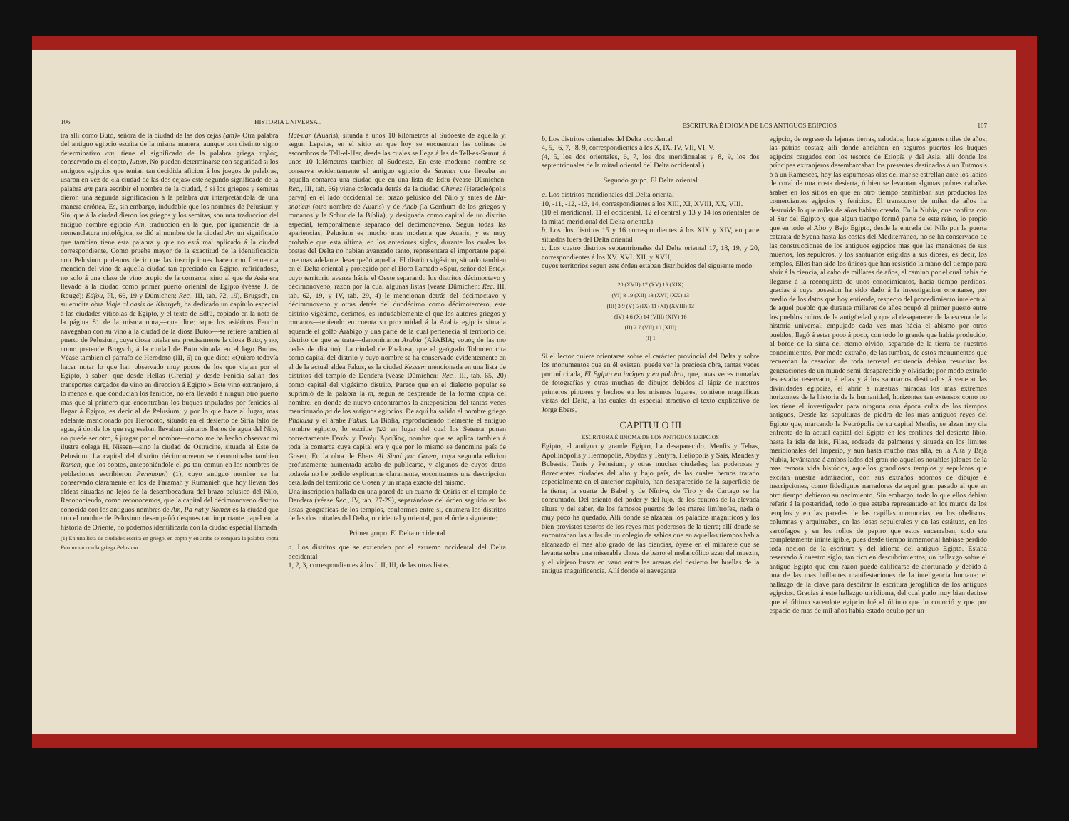106 HISTORIA UNIVERSAL
tra allí como Buto, señora de la ciudad de las dos cejas (am)» Otra palabra del antiguo egipcio escrita de la misma manera, aunque con distinto signo determinativo am, tiene el significado de la palabra griega πηλός, conservado en el copto, lutum. No pueden determinarse con seguridad si los antiguos egipcios que tenian tan decidida aficion á los juegos de palabras, usaron en vez de «la ciudad de las dos cejas» este segundo significado de la palabra am para escribir el nombre de la ciudad, ó si los griegos y semitas dieron una segunda significacion á la palabra am interpretándola de una manera errónea. Es, sin embargo, indudable que los nombres de Pelusium y Sin, que á la ciudad dieron los griegos y los semitas, son una traduccion del antiguo nombre egipcio Am, traduccion en la que, por ignorancia de la nomenclatura mitológica, se dió al nombre de la ciudad Am un significado que tambien tiene esta palabra y que no está mal aplicado á la ciudad correspondiente. Como prueba mayor de la exactitud de la identificacion con Pelusium podemos decir que las inscripciones hacen con frecuencia mencion del vino de aquella ciudad tan apreciado en Egipto, refiriéndose, no solo á una clase de vino propio de la comarca, sino al que de Asia era llevado á la ciudad como primer puerto oriental de Egipto (véase J. de Rougé): Edfou, Pl., 66, 19 y Dümichen: Rec., III, tab. 72, 19). Brugsch, en su erudita obra Viaje al oasis de Khargeh, ha dedicado un capítulo especial á las ciudades vitícolas de Egipto, y el texto de Edfú, copiado en la nota de la página 81 de la misma obra,—que dice: «que los asiáticos Fenchu navegaban con su vino á la ciudad de la diosa Buto»—se refiere tambien al puerto de Pelusium, cuya diosa tutelar era precisamente la diosa Buto, y no, como pretende Brugsch, á la ciudad de Buto situada en el lago Burlos. Véase tambien el párrafo de Herodoto (III, 6) en que dice: «Quiero todavía hacer notar lo que han observado muy pocos de los que viajan por el Egipto, á saber: que desde Hellas (Grecia) y desde Fenicia salian dos transportes cargados de vino en direccion á Egipto.» Este vino extranjero, á lo menos el que conducian los fenicios, no era llevado á ningun otro puerto mas que al primero que encontraban los buques tripulados por fenicios al llegar á Egipto, es decir al de Pelusium, y por lo que hace al lugar, mas adelante mencionado por Herodoto, situado en el desierto de Siria falto de agua, á donde los que regresaban llevaban cántaros llenos de agua del Nilo, no puede ser otro, á juzgar por el nombre—como me ha hecho observar mi ilustre colega H. Nissen—sino la ciudad de Ostracine, situada al Este de Pelusium. La capital del distrito décimonoveno se denominaba tambien Romen, que los coptos, anteponiéndole el pa tan comun en los nombres de poblaciones escribieron Peremoun) (1), cuyo antiguo nombre se ha conservado claramente en los de Faramah y Rumanieh que hoy llevan dos aldeas situadas no lejos de la desembocadura del brazo pelúsico del Nilo. Reconociendo, como reconocemos, que la capital del décimonoveno distrito conocida con los antiguos nombres de Am, Pa-nat y Romen es la ciudad que con el nombre de Pelusium desempeñó despues tan importante papel en la historia de Oriente, no podemos identificarla con la ciudad especial llamada
(1) En una lista de ciudades escrita en griego, en copto y en árabe se compara la palabra copta Peramoun con la griega Pelustum.
Hat-uar (Auaris), situada á unos 10 kilómetros al Sudoeste de aquella y, segun Lepsius, en el sitio en que hoy se encuentran las colinas de escombros de Tell-el-Her, desde las cuales se llega á las de Tell-es-Semut, á unos 10 kilómetros tambien al Sudoeste. En este moderno nombre se conserva evidentemente el antiguo egipcio de Samhut que llevaba en aquella comarca una ciudad que en una lista de Edfú (véase Dümichen: Rec., III, tab. 66) viene colocada detrás de la ciudad Chenes (Heracleópolis parva) en el lado occidental del brazo pelúsico del Nilo y antes de Ha-snot'em (otro nombre de Auaris) y de Aneb (la Gerrhum de los griegos y romanos y la Schur de la Biblia), y designada como capital de un distrito especial, temporalmente separado del décimonoveno. Segun todas las apariencias, Pelusium es mucho mas moderna que Auaris, y es muy probable que esta última, en los anteriores siglos, durante los cuales las costas del Delta no habian avanzado tanto, representara el importante papel que mas adelante desempeñó aquella. El distrito vigésimo, situado tambien en el Delta oriental y protegido por el Horo llamado «Sput, señor del Este,» cuyo territorio avanza hácia el Oeste separando los distritos décimoctavo y décimonoveno, razon por la cual algunas listas (véase Dümichen: Rec. III, tab. 62, 19, y IV, tab. 29, 4) le mencionan detrás del décimoctavo y décimonoveno y otras detrás del duodécimo como décimotercero, este distrito vigésimo, decimos, es indudablemente el que los autores griegos y romanos—teniendo en cuenta su proximidad á la Arabia egipcia situada aquende el golfo Arábigo y una parte de la cual pertenecia al territorio del distrito de que se trata—denominaron Arabia (ΑΡΑΒΙΑ; νομός de las mo nedas de distrito). La ciudad de Phakusa, que el geógrafo Tolomeo cita como capital del distrito y cuyo nombre se ha conservado evidentemente en el de la actual aldea Fakus, es la ciudad Kessem mencionada en una lista de distritos del templo de Dendera (véase Dümichen: Rec., III, tab. 65, 20) como capital del vigésimo distrito. Parece que en el dialecto popular se suprimió de la palabra la m, segun se desprende de la forma copta del nombre, en donde de nuevo encontramos la anteposicion del tantas veces mencionado pa de los antiguos egipcios. De aquí ha salido el nombre griego Phakusa y el árabe Fakus. La Biblia, reproduciendo fielmente el antiguo nombre egipcio, lo escribe גשן en lugar del cual los Setenta ponen correctamente Γεσέν y Γεσέμ Ἀραβίας, nombre que se aplica tambien á toda la comarca cuya capital era y que por lo mismo se denomina país de Gosen. En la obra de Ebers Al Sinaí por Gosen, cuya segunda edicion profusamente aumentada acaba de publicarse, y algunos de cuyos datos todavía no he podido explicarme claramente, encontramos una descripcion detallada del territorio de Gosen y un mapa exacto del mismo.
Una inscripcion hallada en una pared de un cuarto de Osiris en el templo de Dendera (véase Rec., IV, tab. 27-29), separándose del órden seguido en las listas geográficas de los templos, conformes entre sí, enumera los distritos de las dos mitades del Delta, occidental y oriental, por el órden siguiente:
Primer grupo. El Delta occidental
a. Los distritos que se extienden por el extremo occidental del Delta occidental
1, 2, 3, correspondientes á los I, II, III, de las otras listas.
ESCRITURA É IDIOMA DE LOS ANTIGUOS EGIPCIOS 107
b. Los distritos orientales del Delta occidental
4, 5, -6, 7, -8, 9, correspondientes á los X, IX, IV, VII, VI, V.
(4, 5, los dos orientales, 6, 7, los dos meridionales y 8, 9, los dos septentrionales de la mitad oriental del Delta occidental.)
Segundo grupo. El Delta oriental
a. Los distritos meridionales del Delta oriental
10, -11, -12, -13, 14, correspondientes á los XIII, XI, XVIII, XX, VIII.
(10 el meridional, 11 el occidental, 12 el central y 13 y 14 los orientales de la mitad meridional del Delta oriental.)
b. Los dos distritos 15 y 16 correspondientes á los XIX y XIV, en parte situados fuera del Delta oriental
c. Los cuatro distritos septentrionales del Delta oriental 17, 18, 19, y 20, correspondientes á los XV. XVI. XII. y XVII,
cuyos territorios segun este órden estaban distribuidos del siguiente modo:
20 (XVII) 17 (XV) 15 (XIX)
(VI) 8 19 (XII) 18 (XVI) (XX) 13
(III) 3 9 (V) 5 (IX) 11 (XI) (XVIII) 12
(IV) 4 6 (X) 14 (VIII) (XIV) 16
(II) 2 7 (VII) 10 (XIII)
(I) 1
Si el lector quiere orientarse sobre el carácter provincial del Delta y sobre los monumentos que en él existen, puede ver la preciosa obra, tantas veces por mí citada, El Egipto en imágen y en palabra, que, unas veces tomadas de fotografías y otras muchas de dibujos debidos al lápiz de nuestros primeros pintores y hechos en los mismos lugares, contiene magníficas vistas del Delta, á las cuales da especial atractivo el texto explicativo de Jorge Ebers.
CAPITULO III
ESCRITURA É IDIOMA DE LOS ANTIGUOS EGIPCIOS
Egipto, el antiguo y grande Egipto, ha desaparecido. Menfis y Tebas, Apollinópolis y Hermópolis, Abydos y Tentyra, Heliópolis y Sais, Mendes y Bubastis, Tanis y Pelusium, y otras muchas ciudades; las poderosas y florecientes ciudades del alto y bajo país, de las cuales hemos tratado especialmente en el anterior capítulo, han desaparecido de la superficie de la tierra; la suerte de Babel y de Nínive, de Tiro y de Cartago se ha consumado. Del asiento del poder y del lujo, de los centros de la elevada altura y del saber, de los famosos puertos de los mares limítrofes, nada ó muy poco ha quedado. Allí donde se alzaban los palacios magníficos y los bien provistos tesoros de los reyes mas poderosos de la tierra; allí donde se encontraban las aulas de un colegio de sabios que en aquellos tiempos habia alcanzado el mas alto grado de las ciencias, óyese en el minarete que se levanta sobre una miserable choza de barro el melancólico azan del muezin, y el viajero busca en vano entre las arenas del desierto las huellas de la antigua magnificencia. Allí donde el navegante
egipcio, de regreso de lejanas tierras, saludaba, hace algunos miles de años, las patrias costas; allí donde anclaban en seguros puertos los buques egipcios cargados con los tesoros de Etiopía y del Asia; allí donde los príncipes extranjeros desembarcaban los presentes destinados á un Tutmosis ó á un Ramesces, hoy las espumosas olas del mar se estrellan ante los labios de coral de una costa desierta, ó bien se levantan algunas pobres cabañas árabes en los sitios en que en otro tiempo cambiaban sus productos los comerciantes egipcios y fenicios. El transcurso de miles de años ha destruido lo que miles de años habian creado. En la Nubia, que confina con el Sur del Egipto y que algun tiempo formó parte de este reino, lo propio que en todo el Alto y Bajo Egipto, desde la entrada del Nilo por la puerta catarata de Syena hasta las costas del Mediterráneo, no se ha conservado de las construcciones de los antiguos egipcios mas que las mansiones de sus muertos, los sepulcros, y los santuarios erigidos á sus dioses, es decir, los templos. Ellos han sido los únicos que han resistido la mano del tiempo para abrir á la ciencia, al cabo de millares de años, el camino por el cual habia de llegarse á la reconquista de unos conocimientos, hacia tiempo perdidos, gracias á cuya posesion ha sido dado á la investigacion orientarse, por medio de los datos que hoy entiende, respecto del procedimiento intelectual de aquel pueblo que durante millares de años ocupó el primer puesto entre los pueblos cultos de la antigüedad y que al desaparecer de la escena de la historia universal, empujado cada vez mas hácia el abismo por otros pueblos, llegó á estar poco á poco, con todo lo grande que habia producido, al borde de la sima del eterno olvido, separado de la tierra de nuestros conocimientos. Por modo extraño, de las tumbas, de estos monumentos que recuerdan la cesacion de toda terrenal existencia debian resucitar las generaciones de un mundo semi-desaparecido y olvidado; por modo extraño les estaba reservado, á ellas y á los santuarios destinados á venerar las divinidades egipcias, el abrir á nuestras miradas los mas extremos horizontes de la historia de la humanidad, horizontes tan extensos como no los tiene el investigador para ninguna otra época culta de los tiempos antiguos. Desde las sepulturas de piedra de los mas antiguos reyes del Egipto que, marcando la Necrópolis de su capital Menfis, se alzan hoy dia enfrente de la actual capital del Egipto en los confines del desierto libio, hasta la isla de Isis, Filae, rodeada de palmeras y situada en los límites meridionales del Imperio, y aun hasta mucho mas allá, en la Alta y Baja Nubia, levántanse á ambos lados del gran río aquellos notables jalones de la mas remota vida histórica, aquellos grandiosos templos y sepulcros que excitan nuestra admiracion, con sus extraños adornos de dibujos é inscripciones, como fidedignos narradores de aquel gran pasado al que en otro tiempo debieron su nacimiento. Sin embargo, todo lo que ellos debian referir á la posteridad, todo lo que estaba representado en los muros de los templos y en las paredes de las capillas mortuorias, en los obeliscos, columnas y arquitrabes, en las losas sepulcrales y en las estátuas, en los sarcófagos y en los rollos de papiro que estos encerraban, todo era completamente ininteligible, pues desde tiempo inmemorial habíase perdido toda nocion de la escritura y del idioma del antiguo Egipto. Estaba reservado á nuestro siglo, tan rico en descubrimientos, un hallazgo sobre el antiguo Egipto que con razon puede calificarse de afortunado y debido á una de las mas brillantes manifestaciones de la inteligencia humana: el hallazgo de la clave para descifrar la escritura jeroglífica de los antiguos egipcios. Gracias á este hallazgo un idioma, del cual pudo muy bien decirse que el último sacerdote egipcio fué el último que lo conoció y que por espacio de mas de mil años habia estado oculto por un